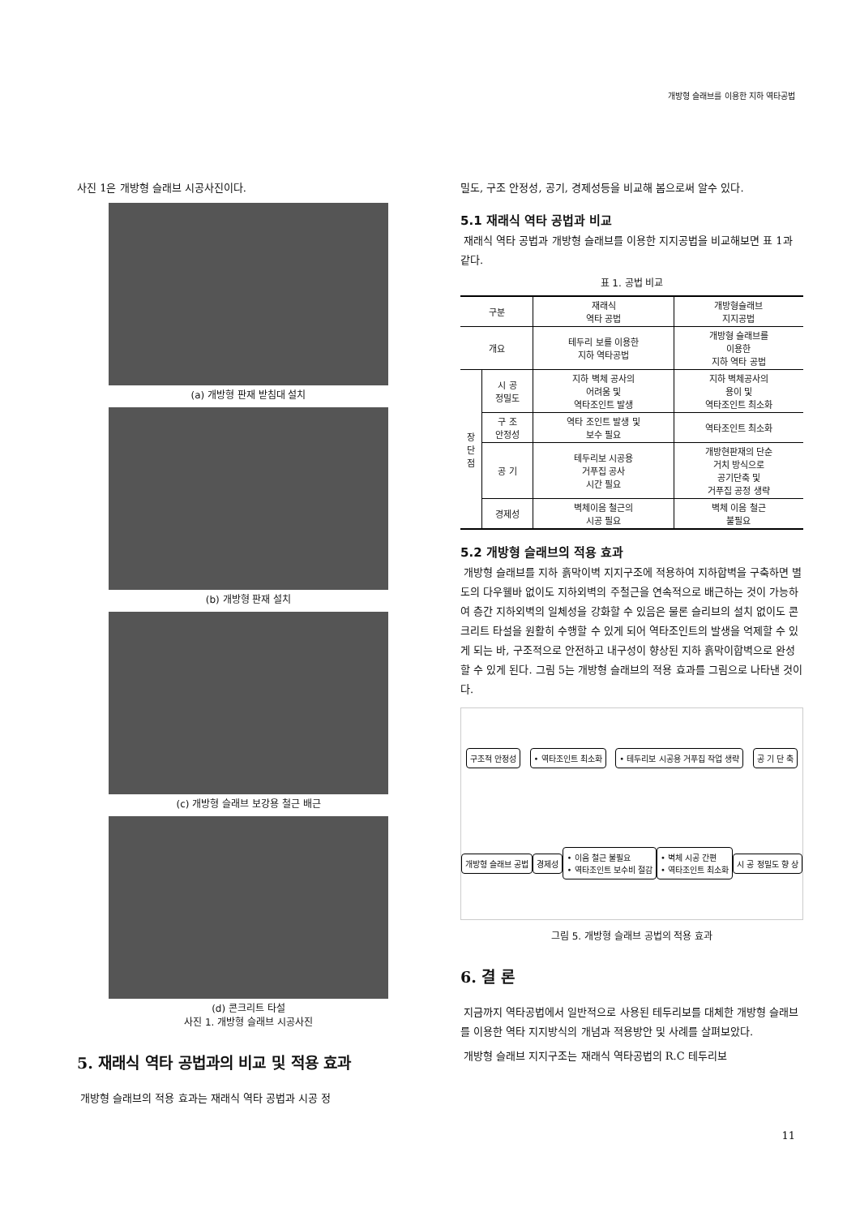개방형 슬래브를 이용한 지하 역타공법
사진 1은 개방형 슬래브 시공사진이다.
(a) 개방형 판재 받침대 설치
(b) 개방형 판재 설치
(c) 개방형 슬래브 보강용 철근 배근
(d) 콘크리트 타설
사진 1. 개방형 슬래브 시공사진
5. 재래식 역타 공법과의 비교 및 적용 효과
개방형 슬래브의 적용 효과는 재래식 역타 공법과 시공 정
밀도, 구조 안정성, 공기, 경제성등을 비교해 봄으로써 알수 있다.
5.1 재래식 역타 공법과 비교
재래식 역타 공법과 개방형 슬래브를 이용한 지지공법을 비교해보면 표 1과 같다.
표 1. 공법 비교
| 구분 | | 재래식 역타 공법 | 개방형슬래브 지지공법 |
| --- | --- | --- | --- |
| 개요 | | 테두리 보를 이용한 지하 역타공법 | 개방형 슬래브를 이용한 지하 역타 공법 |
| 장 단 점 | 시 공 정밀도 | 지하 벽체 공사의 어려움 및 역타조인트 발생 | 지하 벽체공사의 용이 및 역타조인트 최소화 |
| | 구 조 안정성 | 역타 조인트 발생 및 보수 필요 | 역타조인트 최소화 |
| | 공 기 | 테두리보 시공용 거푸집 공사 시간 필요 | 개방현판재의 단순 거치 방식으로 공기단축 및 거푸집 공정 생략 |
| | 경제성 | 벽체이음 철근의 시공 필요 | 벽체 이음 철근 불필요 |
5.2 개방형 슬래브의 적용 효과
개방형 슬래브를 지하 흙막이벽 지지구조에 적용하여 지하합벽을 구축하면 별도의 다우웰바 없이도 지하외벽의 주철근을 연속적으로 배근하는 것이 가능하여 층간 지하외벽의 일체성을 강화할 수 있음은 물론 슬리브의 설치 없이도 콘크리트 타설을 원활히 수행할 수 있게 되어 역타조인트의 발생을 억제할 수 있게 되는 바, 구조적으로 안전하고 내구성이 향상된 지하 흙막이합벽으로 완성할 수 있게 된다. 그림 5는 개방형 슬래브의 적용 효과를 그림으로 나타낸 것이다.
구조적 안정성
• 역타조인트 최소화
• 테두리보 시공용 거푸집 작업 생략
공 기 단 축
개방형 슬래브 공법
경제성
• 이음 철근 불필요
• 역타조인트 보수비 절감
• 벽체 시공 간편
• 역타조인트 최소화
시 공 정밀도 향 상
그림 5. 개방형 슬래브 공법의 적용 효과
6. 결 론
지금까지 역타공법에서 일반적으로 사용된 테두리보를 대체한 개방형 슬래브를 이용한 역타 지지방식의 개념과 적용방안 및 사례를 살펴보았다.
개방형 슬래브 지지구조는 재래식 역타공법의 R.C 테두리보
11